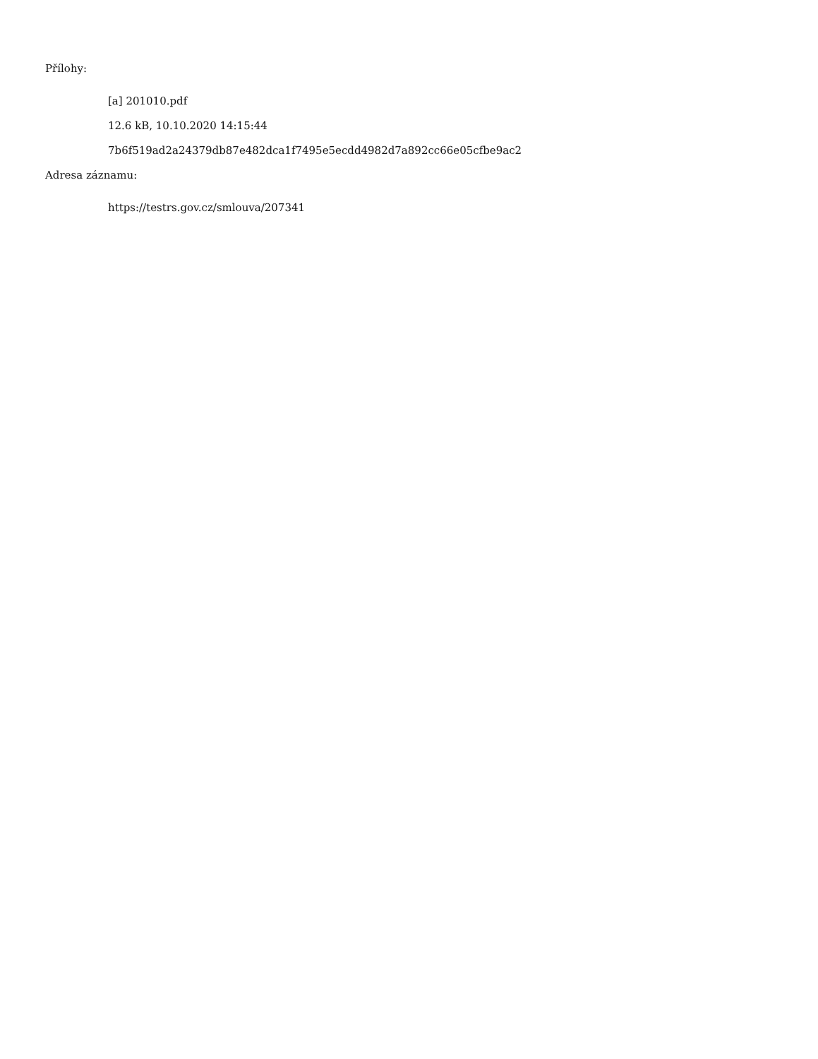Přílohy:
[a] 201010.pdf
12.6 kB, 10.10.2020 14:15:44
7b6f519ad2a24379db87e482dca1f7495e5ecdd4982d7a892cc66e05cfbe9ac2
Adresa záznamu:
https://testrs.gov.cz/smlouva/207341